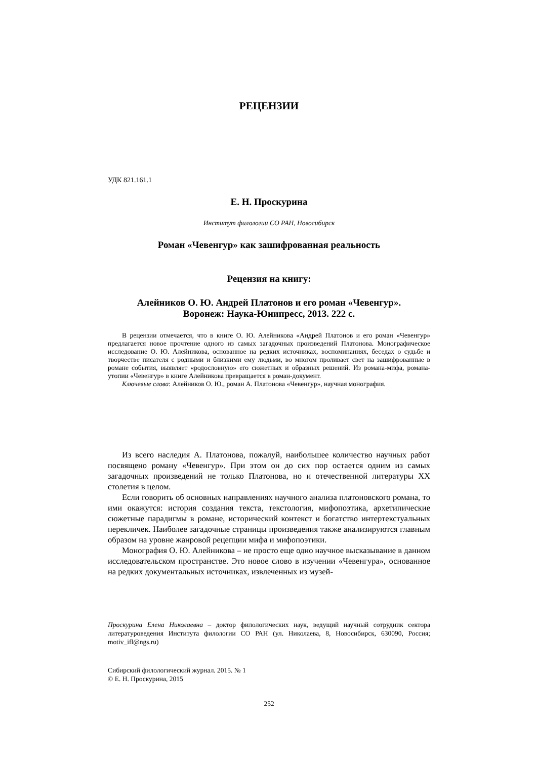РЕЦЕНЗИИ
УДК 821.161.1
Е. Н. Проскурина
Институт филологии СО РАН, Новосибирск
Роман «Чевенгур» как зашифрованная реальность
Рецензия на книгу:
Алейников О. Ю. Андрей Платонов и его роман «Чевенгур».
Воронеж: Наука-Юнипресс, 2013. 222 с.
В рецензии отмечается, что в книге О. Ю. Алейникова «Андрей Платонов и его роман «Чевенгур» предлагается новое прочтение одного из самых загадочных произведений Платонова. Монографическое исследование О. Ю. Алейникова, основанное на редких источниках, воспоминаниях, беседах о судьбе и творчестве писателя с родными и близкими ему людьми, во многом проливает свет на зашифрованные в романе события, выявляет «родословную» его сюжетных и образных решений. Из романа-мифа, романа-утопии «Чевенгур» в книге Алейникова превращается в роман-документ.
Ключевые слова: Алейников О. Ю., роман А. Платонова «Чевенгур», научная монография.
Из всего наследия А. Платонова, пожалуй, наибольшее количество научных работ посвящено роману «Чевенгур». При этом он до сих пор остается одним из самых загадочных произведений не только Платонова, но и отечественной литературы XX столетия в целом.
Если говорить об основных направлениях научного анализа платоновского романа, то ими окажутся: история создания текста, текстология, мифопоэтика, архетипические сюжетные парадигмы в романе, исторический контекст и богатство интертекстуальных перекличек. Наиболее загадочные страницы произведения также анализируются главным образом на уровне жанровой рецепции мифа и мифопоэтики.
Монография О. Ю. Алейникова – не просто еще одно научное высказывание в данном исследовательском пространстве. Это новое слово в изучении «Чевенгура», основанное на редких документальных источниках, извлеченных из музей-
Проскурина Елена Николаевна – доктор филологических наук, ведущий научный сотрудник сектора литературоведения Института филологии СО РАН (ул. Николаева, 8, Новосибирск, 630090, Россия; motiv_ifl@ngs.ru)
Сибирский филологический журнал. 2015. № 1
© Е. Н. Проскурина, 2015
252